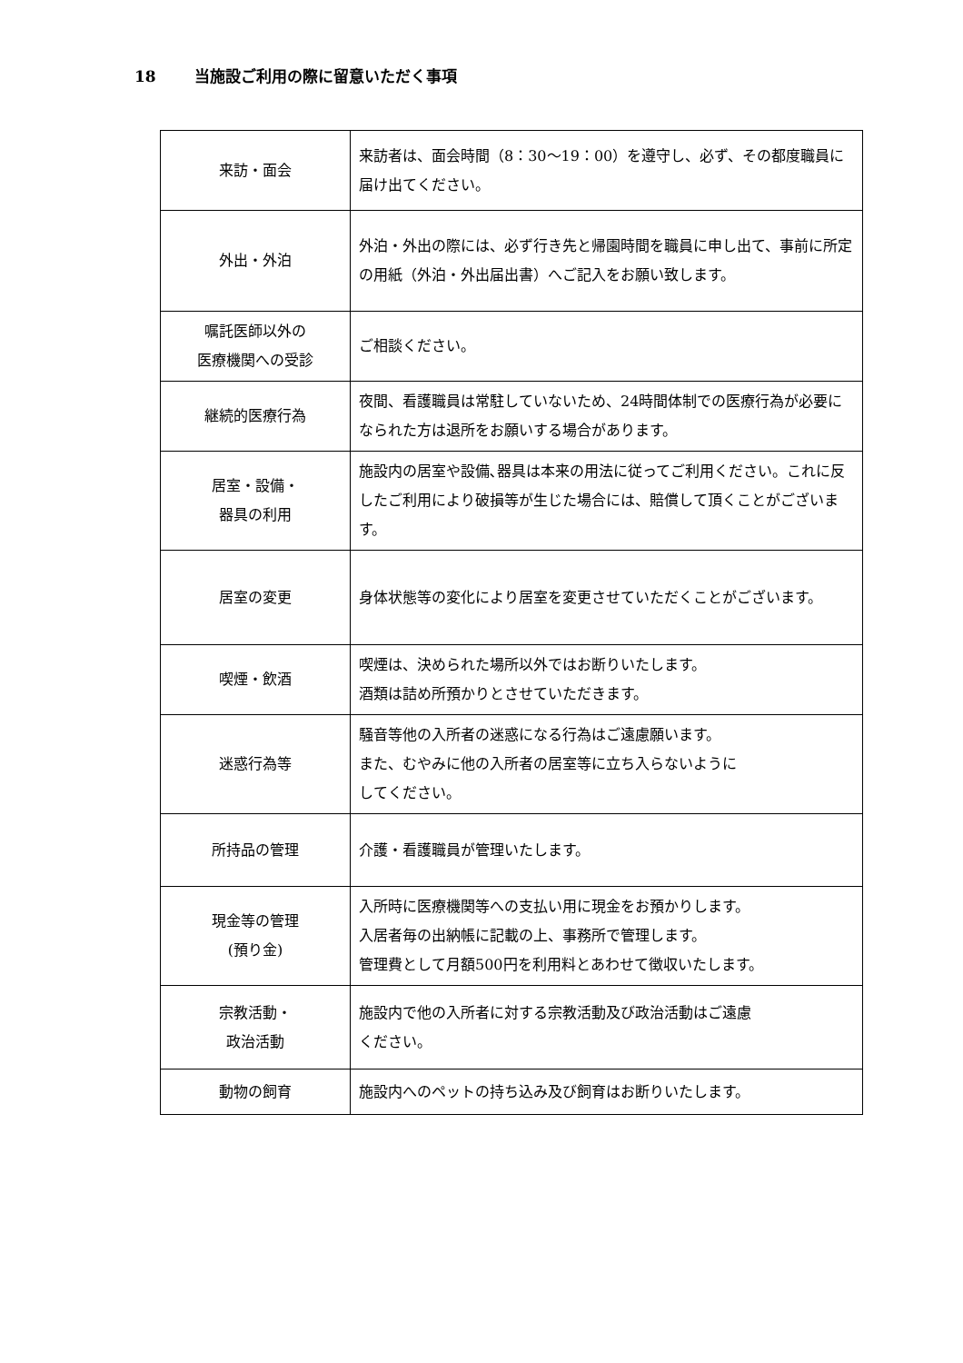18 当施設ご利用の際に留意いただく事項
| 来訪・面会 | 来訪者は、面会時間（8：30～19：00）を遵守し、必ず、その都度職員に届け出てください。 |
| 外出・外泊 | 外泊・外出の際には、必ず行き先と帰園時間を職員に申し出て、事前に所定の用紙（外泊・外出届出書）へご記入をお願い致します。 |
| 嘱託医師以外の 医療機関への受診 | ご相談ください。 |
| 継続的医療行為 | 夜間、看護職員は常駐していないため、24時間体制での医療行為が必要になられた方は退所をお願いする場合があります。 |
| 居室・設備・ 器具の利用 | 施設内の居室や設備､器具は本来の用法に従ってご利用ください。これに反したご利用により破損等が生じた場合には、賠償して頂くことがございます。 |
| 居室の変更 | 身体状態等の変化により居室を変更させていただくことがございます。 |
| 喫煙・飲酒 | 喫煙は、決められた場所以外ではお断りいたします。 酒類は詰め所預かりとさせていただきます。 |
| 迷惑行為等 | 騒音等他の入所者の迷惑になる行為はご遠慮願います。 また、むやみに他の入所者の居室等に立ち入らないように してください。 |
| 所持品の管理 | 介護・看護職員が管理いたします。 |
| 現金等の管理 (預り金) | 入所時に医療機関等への支払い用に現金をお預かりします。 入居者毎の出納帳に記載の上、事務所で管理します。 管理費として月額500円を利用料とあわせて徴収いたします。 |
| 宗教活動・ 政治活動 | 施設内で他の入所者に対する宗教活動及び政治活動はご遠慮 ください。 |
| 動物の飼育 | 施設内へのペットの持ち込み及び飼育はお断りいたします。 |